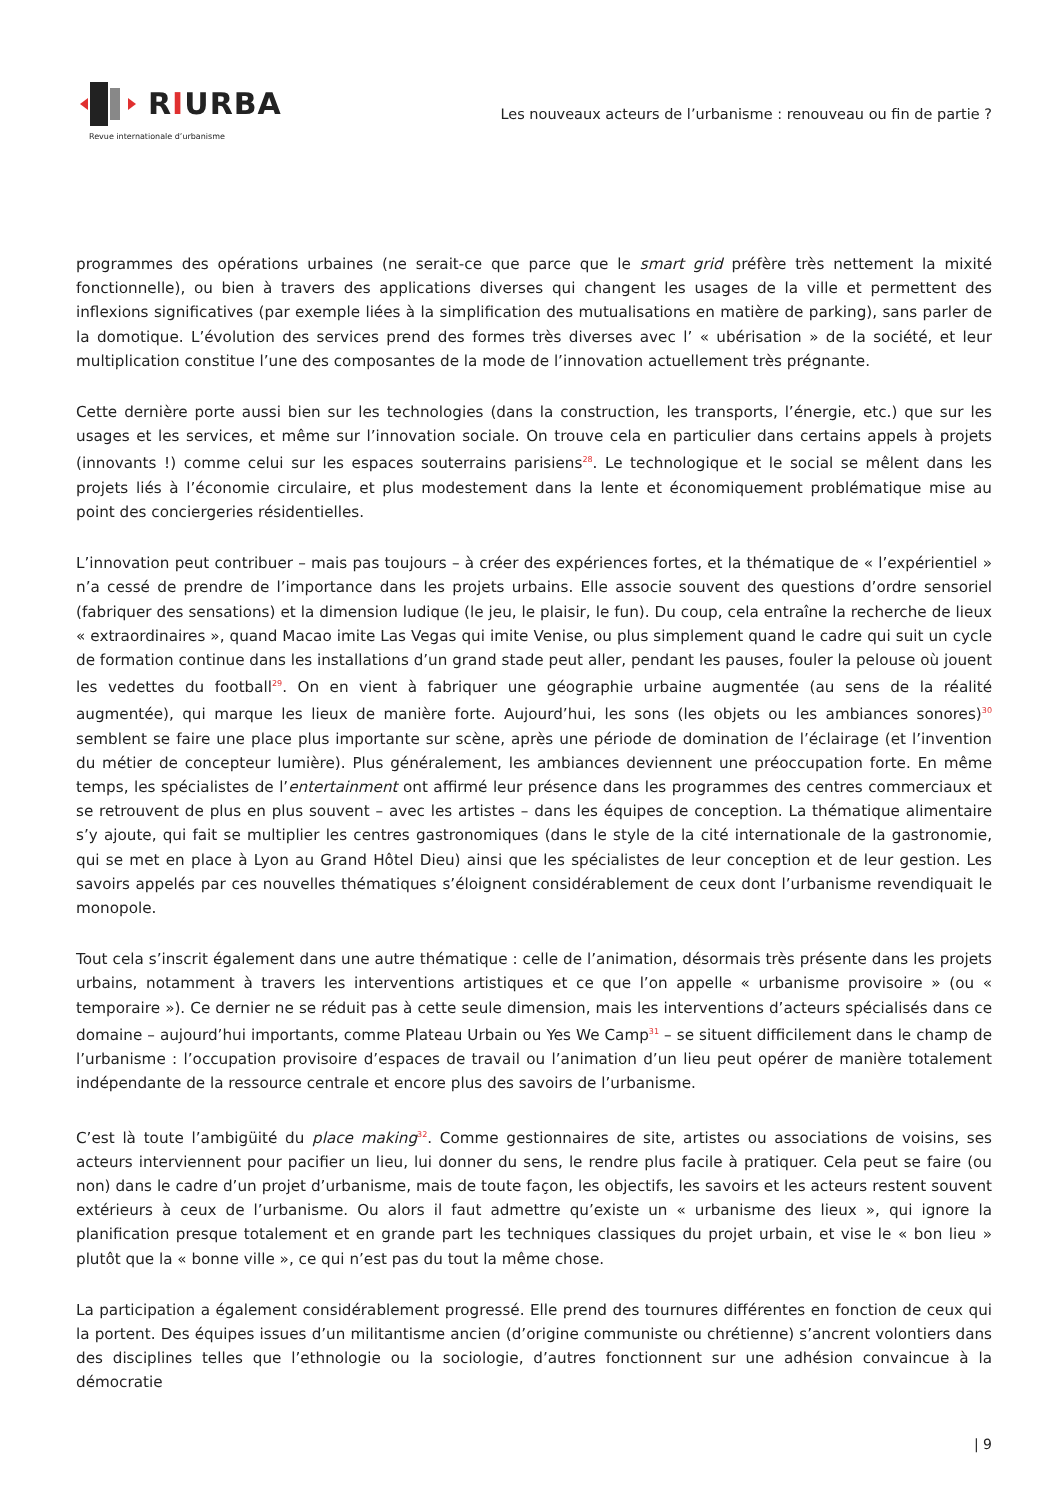RIURBA
Revue internationale d’urbanisme
Les nouveaux acteurs de l’urbanisme : renouveau ou fin de partie ?
programmes des opérations urbaines (ne serait-ce que parce que le smart grid préfère très nettement la mixité fonctionnelle), ou bien à travers des applications diverses qui changent les usages de la ville et permettent des inflexions significatives (par exemple liées à la simplification des mutualisations en matière de parking), sans parler de la domotique. L’évolution des services prend des formes très diverses avec l’ « ubérisation » de la société, et leur multiplication constitue l’une des composantes de la mode de l’innovation actuellement très prégnante.
Cette dernière porte aussi bien sur les technologies (dans la construction, les transports, l’énergie, etc.) que sur les usages et les services, et même sur l’innovation sociale. On trouve cela en particulier dans certains appels à projets (innovants !) comme celui sur les espaces souterrains parisiens<sup>28</sup>. Le technologique et le social se mêlent dans les projets liés à l’économie circulaire, et plus modestement dans la lente et économiquement problématique mise au point des conciergeries résidentielles.
L’innovation peut contribuer – mais pas toujours – à créer des expériences fortes, et la thématique de « l’expérientiel » n’a cessé de prendre de l’importance dans les projets urbains. Elle associe souvent des questions d’ordre sensoriel (fabriquer des sensations) et la dimension ludique (le jeu, le plaisir, le fun). Du coup, cela entraîne la recherche de lieux « extraordinaires », quand Macao imite Las Vegas qui imite Venise, ou plus simplement quand le cadre qui suit un cycle de formation continue dans les installations d’un grand stade peut aller, pendant les pauses, fouler la pelouse où jouent les vedettes du football<sup>29</sup>. On en vient à fabriquer une géographie urbaine augmentée (au sens de la réalité augmentée), qui marque les lieux de manière forte. Aujourd’hui, les sons (les objets ou les ambiances sonores)<sup>30</sup> semblent se faire une place plus importante sur scène, après une période de domination de l’éclairage (et l’invention du métier de concepteur lumière). Plus généralement, les ambiances deviennent une préoccupation forte. En même temps, les spécialistes de l’entertainment ont affirmé leur présence dans les programmes des centres commerciaux et se retrouvent de plus en plus souvent – avec les artistes – dans les équipes de conception. La thématique alimentaire s’y ajoute, qui fait se multiplier les centres gastronomiques (dans le style de la cité internationale de la gastronomie, qui se met en place à Lyon au Grand Hôtel Dieu) ainsi que les spécialistes de leur conception et de leur gestion. Les savoirs appelés par ces nouvelles thématiques s’éloignent considérablement de ceux dont l’urbanisme revendiquait le monopole.
Tout cela s’inscrit également dans une autre thématique : celle de l’animation, désormais très présente dans les projets urbains, notamment à travers les interventions artistiques et ce que l’on appelle « urbanisme provisoire » (ou « temporaire »). Ce dernier ne se réduit pas à cette seule dimension, mais les interventions d’acteurs spécialisés dans ce domaine – aujourd’hui importants, comme Plateau Urbain ou Yes We Camp<sup>31</sup> – se situent difficilement dans le champ de l’urbanisme : l’occupation provisoire d’espaces de travail ou l’animation d’un lieu peut opérer de manière totalement indépendante de la ressource centrale et encore plus des savoirs de l’urbanisme.
C’est là toute l’ambigüité du place making<sup>32</sup>. Comme gestionnaires de site, artistes ou associations de voisins, ses acteurs interviennent pour pacifier un lieu, lui donner du sens, le rendre plus facile à pratiquer. Cela peut se faire (ou non) dans le cadre d’un projet d’urbanisme, mais de toute façon, les objectifs, les savoirs et les acteurs restent souvent extérieurs à ceux de l’urbanisme. Ou alors il faut admettre qu’existe un « urbanisme des lieux », qui ignore la planification presque totalement et en grande part les techniques classiques du projet urbain, et vise le « bon lieu » plutôt que la « bonne ville », ce qui n’est pas du tout la même chose.
La participation a également considérablement progressé. Elle prend des tournures différentes en fonction de ceux qui la portent. Des équipes issues d’un militantisme ancien (d’origine communiste ou chrétienne) s’ancrent volontiers dans des disciplines telles que l’ethnologie ou la sociologie, d’autres fonctionnent sur une adhésion convaincue à la démocratie
| 9